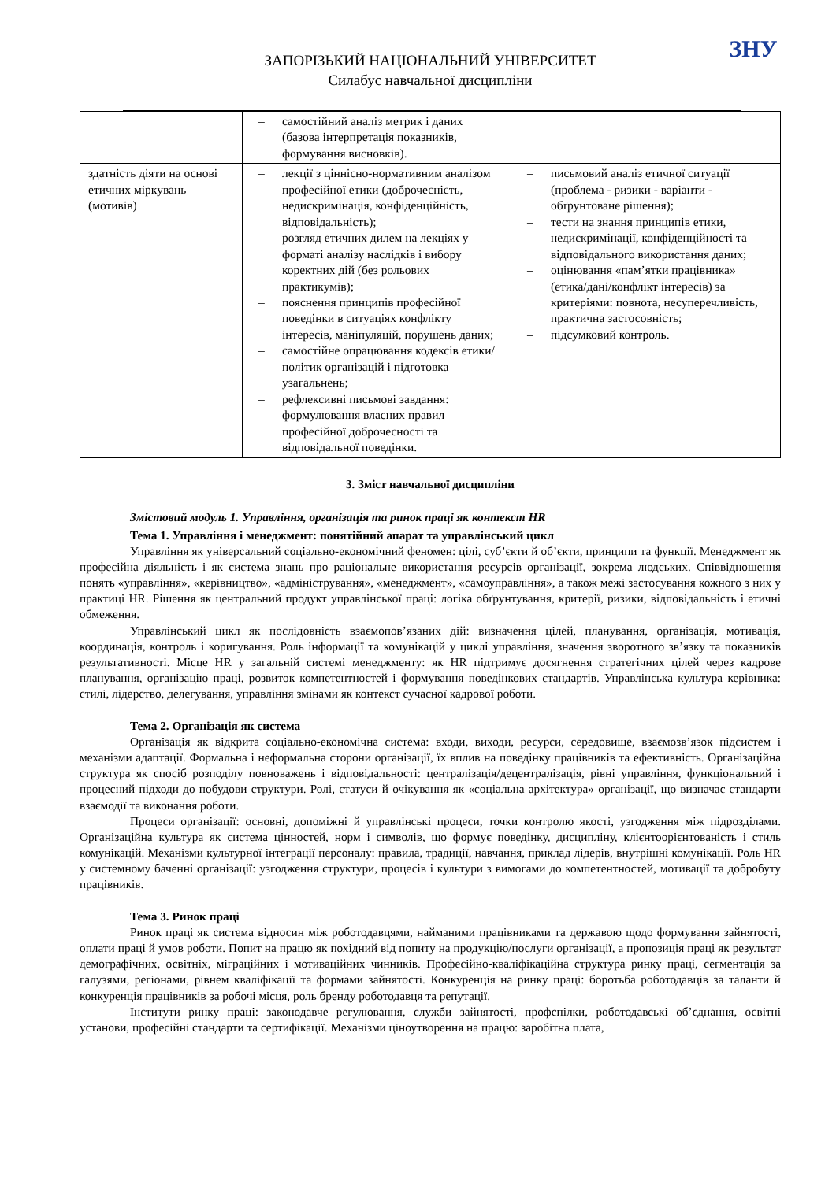ЗАПОРІЗЬКИЙ НАЦІОНАЛЬНИЙ УНІВЕРСИТЕТ
Силабус навчальної дисципліни
ЗНУ
| | – самостійний аналіз метрик і даних (базова інтерпретація показників, формування висновків). | |
| здатність діяти на основі етичних міркувань (мотивів) | – лекції з ціннісно-нормативним аналізом професійної етики (доброчесність, недискримінація, конфіденційність, відповідальність); – розгляд етичних дилем на лекціях у форматі аналізу наслідків і вибору коректних дій (без рольових практикумів); – пояснення принципів професійної поведінки в ситуаціях конфлікту інтересів, маніпуляцій, порушень даних; – самостійне опрацювання кодексів етики/політик організацій і підготовка узагальнень; – рефлексивні письмові завдання: формулювання власних правил професійної доброчесності та відповідальної поведінки. | – письмовий аналіз етичної ситуації (проблема - ризики - варіанти - обґрунтоване рішення); – тести на знання принципів етики, недискримінації, конфіденційності та відповідального використання даних; – оцінювання «пам’ятки працівника» (етика/дані/конфлікт інтересів) за критеріями: повнота, несуперечливість, практична застосовність; – підсумковий контроль. |
3. Зміст навчальної дисципліни
Змістовий модуль 1. Управління, організація та ринок праці як контекст HR
Тема 1. Управління і менеджмент: понятійний апарат та управлінський цикл
Управління як універсальний соціально-економічний феномен: цілі, суб’єкти й об’єкти, принципи та функції. Менеджмент як професійна діяльність і як система знань про раціональне використання ресурсів організації, зокрема людських. Співвідношення понять «управління», «керівництво», «адміністрування», «менеджмент», «самоуправління», а також межі застосування кожного з них у практиці HR. Рішення як центральний продукт управлінської праці: логіка обґрунтування, критерії, ризики, відповідальність і етичні обмеження.
Управлінський цикл як послідовність взаємопов’язаних дій: визначення цілей, планування, організація, мотивація, координація, контроль і коригування. Роль інформації та комунікацій у циклі управління, значення зворотного зв’язку та показників результативності. Місце HR у загальній системі менеджменту: як HR підтримує досягнення стратегічних цілей через кадрове планування, організацію праці, розвиток компетентностей і формування поведінкових стандартів. Управлінська культура керівника: стилі, лідерство, делегування, управління змінами як контекст сучасної кадрової роботи.
Тема 2. Організація як система
Організація як відкрита соціально-економічна система: входи, виходи, ресурси, середовище, взаємозв’язок підсистем і механізми адаптації. Формальна і неформальна сторони організації, їх вплив на поведінку працівників та ефективність. Організаційна структура як спосіб розподілу повноважень і відповідальності: централізація/децентралізація, рівні управління, функціональний і процесний підходи до побудови структури. Ролі, статуси й очікування як «соціальна архітектура» організації, що визначає стандарти взаємодії та виконання роботи.
Процеси організації: основні, допоміжні й управлінські процеси, точки контролю якості, узгодження між підрозділами. Організаційна культура як система цінностей, норм і символів, що формує поведінку, дисципліну, клієнтоорієнтованість і стиль комунікацій. Механізми культурної інтеграції персоналу: правила, традиції, навчання, приклад лідерів, внутрішні комунікації. Роль HR у системному баченні організації: узгодження структури, процесів і культури з вимогами до компетентностей, мотивації та добробуту працівників.
Тема 3. Ринок праці
Ринок праці як система відносин між роботодавцями, найманими працівниками та державою щодо формування зайнятості, оплати праці й умов роботи. Попит на працю як похідний від попиту на продукцію/послуги організації, а пропозиція праці як результат демографічних, освітніх, міграційних і мотиваційних чинників. Професійно-кваліфікаційна структура ринку праці, сегментація за галузями, регіонами, рівнем кваліфікації та формами зайнятості. Конкуренція на ринку праці: боротьба роботодавців за таланти й конкуренція працівників за робочі місця, роль бренду роботодавця та репутації.
Інститути ринку праці: законодавче регулювання, служби зайнятості, профспілки, роботодавські об’єднання, освітні установи, професійні стандарти та сертифікації. Механізми ціноутворення на працю: заробітна плата,